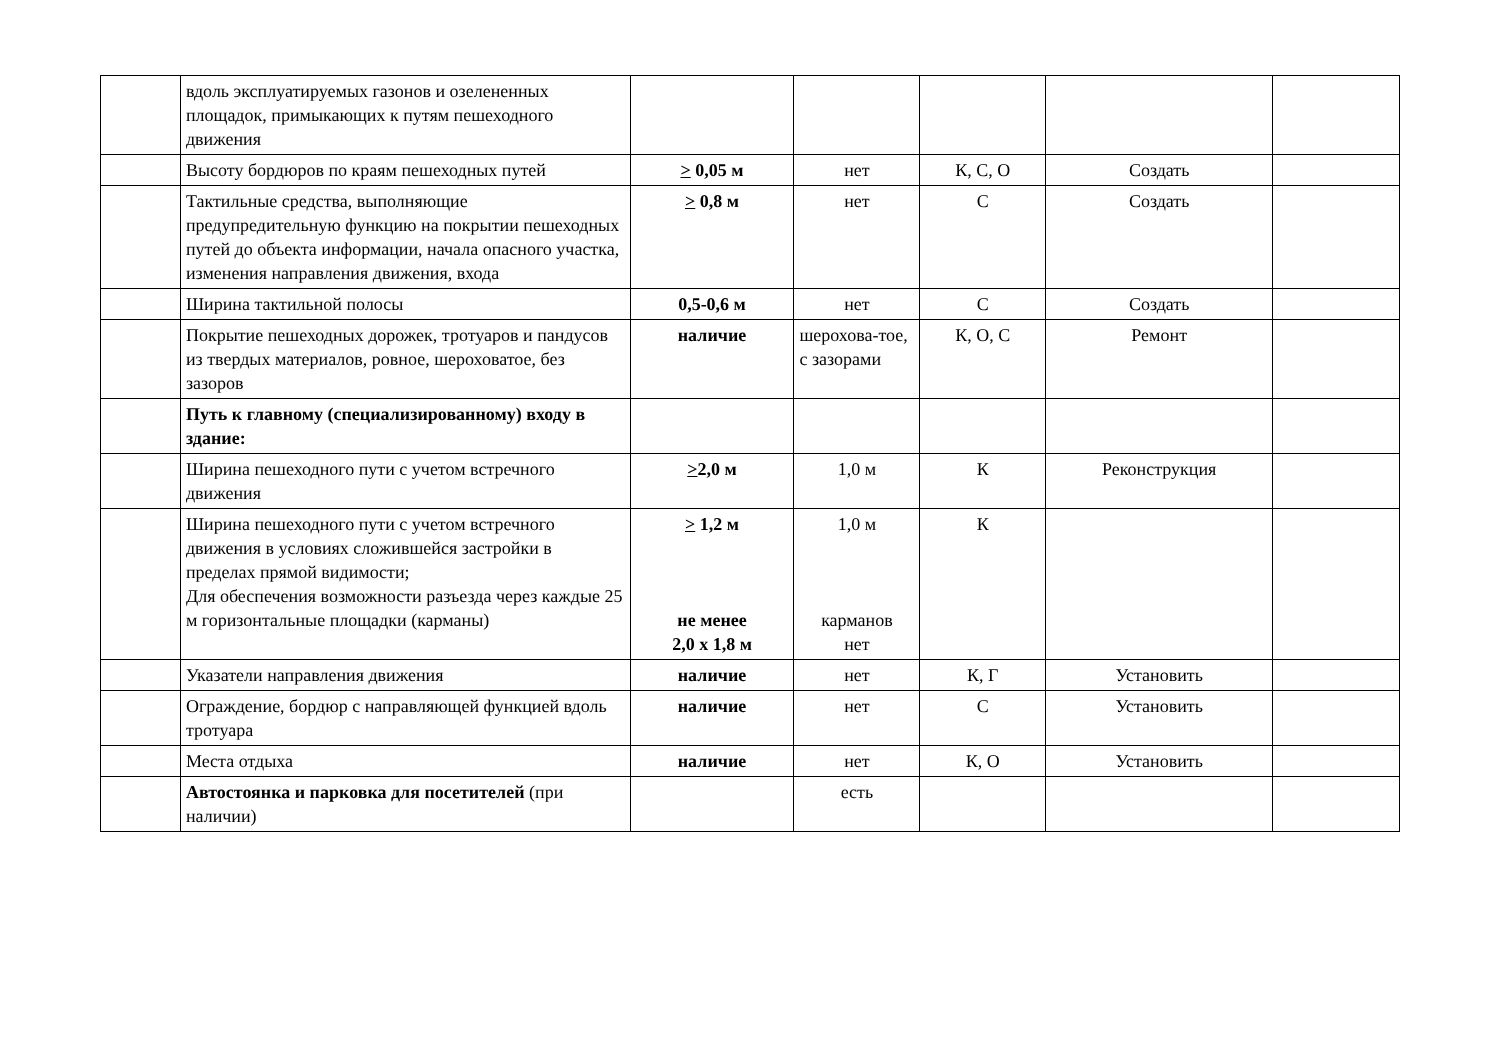| | вдоль эксплуатируемых газонов и озелененных площадок, примыкающих к путям пешеходного движения | | | | | |
| | Высоту бордюров по краям пешеходных путей | > 0,05 м | нет | К, С, О | Создать | |
| | Тактильные средства, выполняющие предупредительную функцию на покрытии пешеходных путей до объекта информации, начала опасного участка, изменения направления движения, входа | > 0,8 м | нет | С | Создать | |
| | Ширина тактильной полосы | 0,5-0,6 м | нет | С | Создать | |
| | Покрытие пешеходных дорожек, тротуаров и пандусов из твердых материалов, ровное, шероховатое, без зазоров | наличие | шерохова-тое, с зазорами | К, О, С | Ремонт | |
| | Путь к главному (специализированному) входу в здание: | | | | | |
| | Ширина пешеходного пути с учетом встречного движения | > 2,0 м | 1,0 м | К | Реконструкция | |
| | Ширина пешеходного пути с учетом встречного движения в условиях сложившейся застройки в пределах прямой видимости; Для обеспечения возможности разъезда через каждые 25 м горизонтальные площадки (карманы) | > 1,2 м не менее 2,0 х 1,8 м | 1,0 м карманов нет | К | | |
| | Указатели направления движения | наличие | нет | К, Г | Установить | |
| | Ограждение, бордюр с направляющей функцией вдоль тротуара | наличие | нет | С | Установить | |
| | Места отдыха | наличие | нет | К, О | Установить | |
| | Автостоянка и парковка для посетителей (при наличии) | | есть | | | |